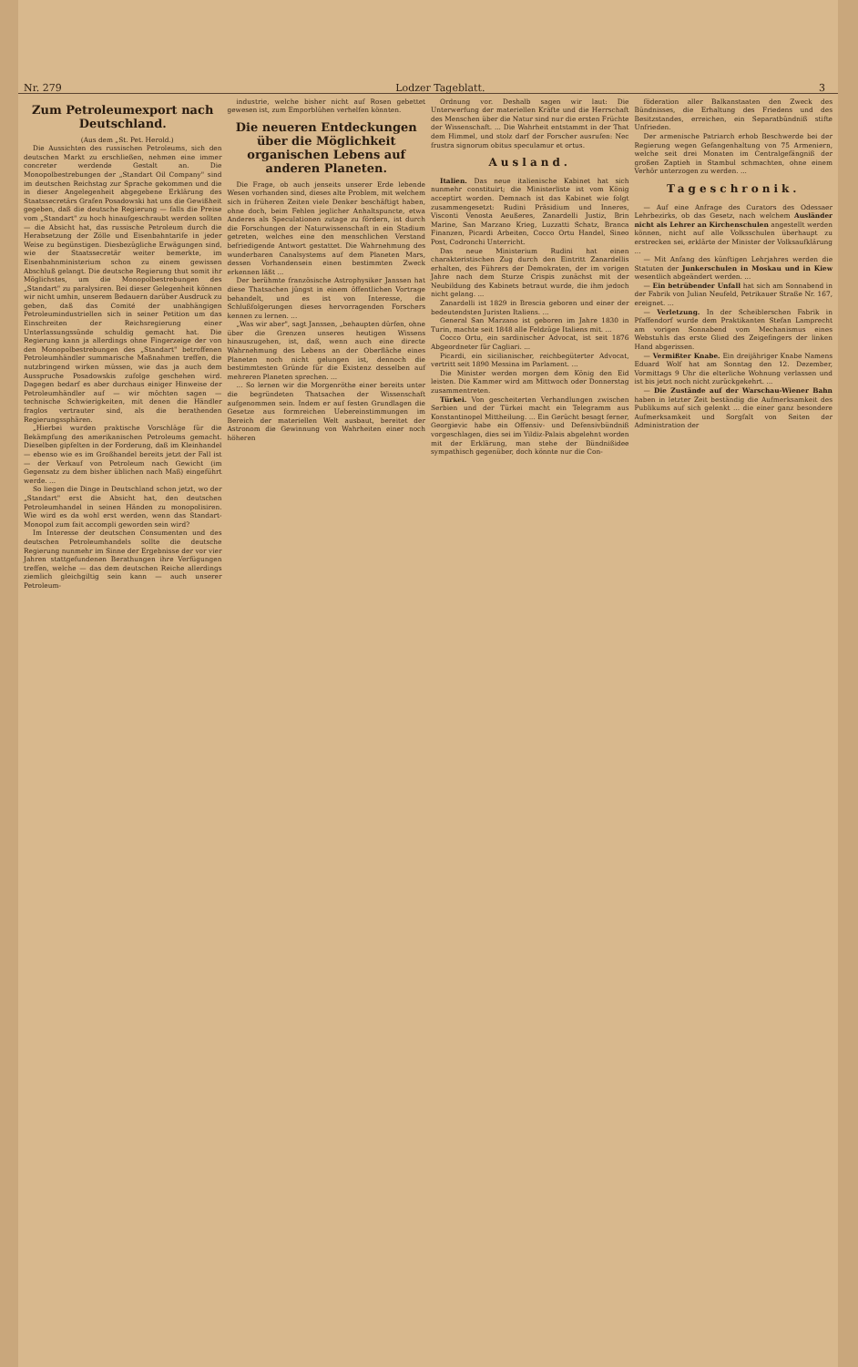Nr. 279 Lodzer Tageblatt. 3
Zum Petroleumexport nach Deutschland.
(Aus dem „St. Pet. Herold.)
Die Aussichten des russischen Petroleums, sich den deutschen Markt zu erschließen, nehmen eine immer concreter werdende Gestalt an. Die Monopolbestrebungen der „Standart Oil Company" sind im deutschen Reichstag zur Sprache gekommen und die in dieser Angelegenheit abgegebene Erklärung des Staatssecretärs Grafen Posadowski hat uns die Gewißheit gegeben, daß die deutsche Regierung — falls die Preise vom „Standart" zu hoch hinaufgeschraubt werden sollten — die Absicht hat, das russische Petroleum durch die Herabsetzung der Zölle und Eisenbahntarife in jeder Weise zu begünstigen. Diesbezügliche Erwägungen sind, wie der Staatssecretär weiter bemerkte, im Eisenbahnministerium schon zu einem gewissen Abschluß gelangt. Die deutsche Regierung thut somit ihr Möglichstes, um die Monopolbestrebungen des „Standart" zu paralysiren. Bei dieser Gelegenheit können wir nicht umhin, unserem Bedauern darüber Ausdruck zu geben, daß das Comité der unabhängigen Petroleumindustriellen sich in seiner Petition um das Einschreiten der Reichsregierung einer Unterlassungssünde schuldig gemacht hat. Die Regierung kann ja allerdings ohne Fingerzeige der von den Monopolbestrebungen des „Standart" betroffenen Petroleumhändler summarische Maßnahmen treffen, die nutzbringend wirken müssen, wie das ja auch dem Ausspruche Posadowskis zufolge geschehen wird. Dagegen bedarf es aber durchaus einiger Hinweise der Petroleumhändler auf — wir möchten sagen — technische Schwierigkeiten, mit denen die Händler fraglos vertrauter sind, als die berathenden Regierungssphären.
„Hierbei wurden praktische Vorschläge für die Bekämpfung des amerikanischen Petroleums gemacht. Dieselben gipfelten in der Forderung, daß im Kleinhandel — ebenso wie es im Großhandel bereits jetzt der Fall ist — der Verkauf von Petroleum nach Gewicht (im Gegensatz zu dem bisher üblichen nach Maß) eingeführt werde. ...
So liegen die Dinge in Deutschland schon jetzt, wo der „Standart" erst die Absicht hat, den deutschen Petroleumhandel in seinen Händen zu monopolisiren. Wie wird es da wohl erst werden, wenn das Standart-Monopol zum fait accompli geworden sein wird?
Im Interesse der deutschen Consumenten und des deutschen Petroleumhandels sollte die deutsche Regierung nunmehr im Sinne der Ergebnisse der vor vier Jahren stattgefundenen Berathungen ihre Verfügungen treffen, welche — das dem deutschen Reiche allerdings ziemlich gleichgiltig sein kann — auch unserer Petroleum-
industrie, welche bisher nicht auf Rosen gebettet gewesen ist, zum Emporblühen verhelfen könnten.
Die neueren Entdeckungen über die Möglichkeit organischen Lebens auf anderen Planeten.
Die Frage, ob auch jenseits unserer Erde lebende Wesen vorhanden sind, dieses alte Problem, mit welchem sich in früheren Zeiten viele Denker beschäftigt haben, ohne doch, beim Fehlen jeglicher Anhaltspuncte, etwa Anderes als Speculationen zutage zu fördern, ist durch die Forschungen der Naturwissenschaft in ein Stadium getreten, welches eine den menschlichen Verstand befriedigende Antwort gestattet. Die Wahrnehmung des wunderbaren Canalsystems auf dem Planeten Mars, dessen Vorhandensein einen bestimmten Zweck erkennen läßt ...
Der berühmte französische Astrophysiker Janssen hat diese Thatsachen jüngst in einem öffentlichen Vortrage behandelt, und es ist von Interesse, die Schlußfolgerungen dieses hervorragenden Forschers kennen zu lernen. ...
„Was wir aber", sagt Janssen, „behaupten dürfen, ohne über die Grenzen unseres heutigen Wissens hinauszugehen, ist, daß, wenn auch eine directe Wahrnehmung des Lebens an der Oberfläche eines Planeten noch nicht gelungen ist, dennoch die bestimmtesten Gründe für die Existenz desselben auf mehreren Planeten sprechen. ...
... So lernen wir die Morgenröthe einer bereits unter die begründeten Thatsachen der Wissenschaft aufgenommen sein. Indem er auf festen Grundlagen die Gesetze aus formreichen Uebereinstimmungen im Bereich der materiellen Welt ausbaut, bereitet der Astronom die Gewinnung von Wahrheiten einer noch höheren
Ordnung vor. Deshalb sagen wir laut: Die Unterwerfung der materiellen Kräfte und die Herrschaft des Menschen über die Natur sind nur die ersten Früchte der Wissenschaft. ... Die Wahrheit entstammt in der That dem Himmel, und stolz darf der Forscher ausrufen: Nec frustra signorum obitus speculamur et ortus.
Ausland.
Italien. Das neue italienische Kabinet hat sich nunmehr constituirt; die Ministerliste ist vom König acceptirt worden. Demnach ist das Kabinet wie folgt zusammengesetzt: Rudini Präsidium und Inneres, Visconti Venosta Aeußeres, Zanardelli Justiz, Brin Marine, San Marzano Krieg, Luzzatti Schatz, Branca Finanzen, Picardi Arbeiten, Cocco Ortu Handel, Sineo Post, Codronchi Unterricht.
Das neue Ministerium Rudini hat einen charakteristischen Zug durch den Eintritt Zanardellis erhalten, des Führers der Demokraten, der im vorigen Jahre nach dem Sturze Crispis zunächst mit der Neubildung des Kabinets betraut wurde, die ihm jedoch nicht gelang. ...
Zanardelli ist 1829 in Brescia geboren und einer der bedeutendsten Juristen Italiens. ...
General San Marzano ist geboren im Jahre 1830 in Turin, machte seit 1848 alle Feldzüge Italiens mit. ...
Cocco Ortu, ein sardinischer Advocat, ist seit 1876 Abgeordneter für Cagliari. ...
Picardi, ein sicilianischer, reichbegüterter Advocat, vertritt seit 1890 Messina im Parlament. ...
Die Minister werden morgen dem König den Eid leisten. Die Kammer wird am Mittwoch oder Donnerstag zusammentreten.
Türkei. Von gescheiterten Verhandlungen zwischen Serbien und der Türkei macht ein Telegramm aus Konstantinopel Mittheilung. ... Ein Gerücht besagt ferner, Georgievic habe ein Offensiv- und Defensivbündniß vorgeschlagen, dies sei im Yildiz-Palais abgelehnt worden mit der Erklärung, man stehe der Bündnißidee sympathisch gegenüber, doch könnte nur die Con-
föderation aller Balkanstaaten den Zweck des Bündnisses, die Erhaltung des Friedens und des Besitzstandes, erreichen, ein Separatbündniß stifte Unfrieden.
Der armenische Patriarch erhob Beschwerde bei der Regierung wegen Gefangenhaltung von 75 Armeniern, welche seit drei Monaten im Centralgefängniß der großen Zaptieh in Stambul schmachten, ohne einem Verhör unterzogen zu werden. ...
Tageschronik.
— Auf eine Anfrage des Curators des Odessaer Lehrbezirks, ob das Gesetz, nach welchem Ausländer nicht als Lehrer an Kirchenschulen angestellt werden können, nicht auf alle Volksschulen überhaupt zu erstrecken sei, erklärte der Minister der Volksaufklärung ...
— Mit Anfang des künftigen Lehrjahres werden die Statuten der Junkerschulen in Moskau und in Kiew wesentlich abgeändert werden. ...
— Ein betrübender Unfall hat sich am Sonnabend in der Fabrik von Julian Neufeld, Petrikauer Straße Nr. 167, ereignet. ...
— Verletzung. In der Scheiblerschen Fabrik in Pfaffendorf wurde dem Praktikanten Stefan Lamprecht am vorigen Sonnabend vom Mechanismus eines Webstuhls das erste Glied des Zeigefingers der linken Hand abgerissen.
— Vermißter Knabe. Ein dreijähriger Knabe Namens Eduard Wolf hat am Sonntag den 12. Dezember, Vormittags 9 Uhr die elterliche Wohnung verlassen und ist bis jetzt noch nicht zurückgekehrt. ...
— Die Zustände auf der Warschau-Wiener Bahn haben in letzter Zeit beständig die Aufmerksamkeit des Publikums auf sich gelenkt ... die einer ganz besondere Aufmerksamkeit und Sorgfalt von Seiten der Administration der